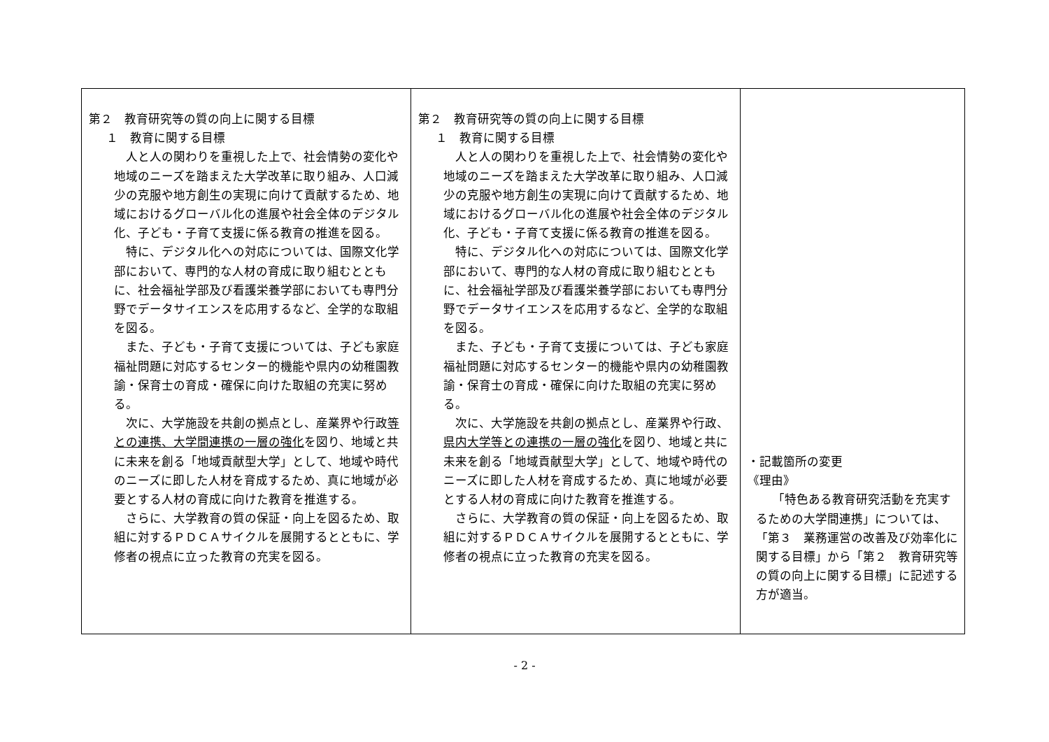| 第２ 教育研究等の質の向上に関する目標 １ 教育に関する目標 人と人の関わりを重視した上で、社会情勢の変化や地域のニーズを踏まえた大学改革に取り組み、人口減少の克服や地方創生の実現に向けて貢献するため、地域におけるグローバル化の進展や社会全体のデジタル化、子ども・子育て支援に係る教育の推進を図る。 特に、デジタル化への対応については、国際文化学部において、専門的な人材の育成に取り組むとともに、社会福祉学部及び看護栄養学部においても専門分野でデータサイエンスを応用するなど、全学的な取組を図る。 また、子ども・子育て支援については、子ども家庭福祉問題に対応するセンター的機能や県内の幼稚園教諭・保育士の育成・確保に向けた取組の充実に努める。 次に、大学施設を共創の拠点とし、産業界や行政 等との連携、大学間連携の一層の強化 を図り、地域と共に未来を創る「地域貢献型大学」として、地域や時代のニーズに即した人材を育成するため、真に地域が必要とする人材の育成に向けた教育を推進する。 さらに、大学教育の質の保証・向上を図るため、取組に対するＰＤＣＡサイクルを展開するとともに、学修者の視点に立った教育の充実を図る。 | 第２ 教育研究等の質の向上に関する目標 １ 教育に関する目標 人と人の関わりを重視した上で、社会情勢の変化や地域のニーズを踏まえた大学改革に取り組み、人口減少の克服や地方創生の実現に向けて貢献するため、地域におけるグローバル化の進展や社会全体のデジタル化、子ども・子育て支援に係る教育の推進を図る。 特に、デジタル化への対応については、国際文化学部において、専門的な人材の育成に取り組むとともに、社会福祉学部及び看護栄養学部においても専門分野でデータサイエンスを応用するなど、全学的な取組を図る。 また、子ども・子育て支援については、子ども家庭福祉問題に対応するセンター的機能や県内の幼稚園教諭・保育士の育成・確保に向けた取組の充実に努める。 次に、大学施設を共創の拠点とし、産業界や行政、 県内大学等との連携の一層の強化 を図り、地域と共に未来を創る「地域貢献型大学」として、地域や時代のニーズに即した人材を育成するため、真に地域が必要とする人材の育成に向けた教育を推進する。 さらに、大学教育の質の保証・向上を図るため、取組に対するＰＤＣＡサイクルを展開するとともに、学修者の視点に立った教育の充実を図る。 | ・記載箇所の変更 《理由》 「特色ある教育研究活動を充実するための大学間連携」については、「第３ 業務運営の改善及び効率化に関する目標」から「第２ 教育研究等の質の向上に関する目標」に記述する方が適当。 |
- 2 -